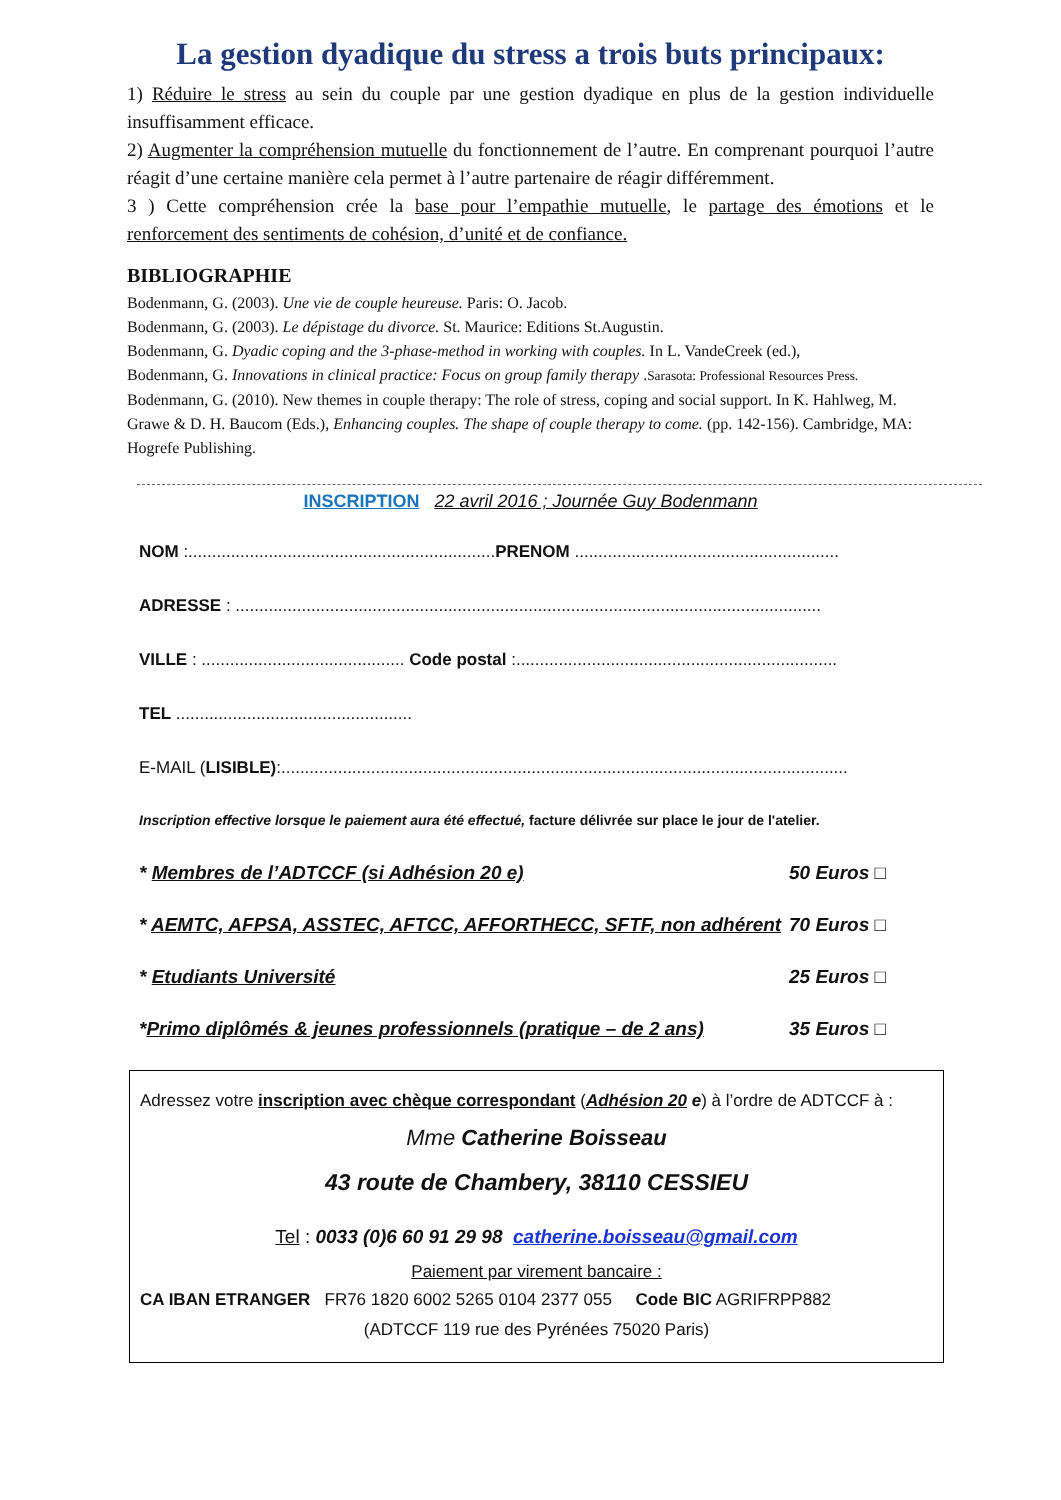La gestion dyadique du stress a trois buts principaux:
1) Réduire le stress au sein du couple par une gestion dyadique en plus de la gestion individuelle insuffisamment efficace.
2) Augmenter la compréhension mutuelle du fonctionnement de l’autre. En comprenant pourquoi l’autre réagit d’une certaine manière cela permet à l’autre partenaire de réagir différemment.
3 ) Cette compréhension crée la base pour l’empathie mutuelle, le partage des émotions et le renforcement des sentiments de cohésion, d’unité et de confiance.
BIBLIOGRAPHIE
Bodenmann, G. (2003). Une vie de couple heureuse. Paris: O. Jacob.
Bodenmann, G. (2003). Le dépistage du divorce. St. Maurice: Editions St.Augustin.
Bodenmann, G. Dyadic coping and the 3-phase-method in working with couples. In L. VandeCreek (ed.),
Bodenmann, G. Innovations in clinical practice: Focus on group family therapy .Sarasota: Professional Resources Press.
Bodenmann, G. (2010). New themes in couple therapy: The role of stress, coping and social support. In K. Hahlweg, M. Grawe & D. H. Baucom (Eds.), Enhancing couples. The shape of couple therapy to come. (pp. 142-156). Cambridge, MA: Hogrefe Publishing.
INSCRIPTION 22 avril 2016 ; Journée Guy Bodenmann
NOM :.................................................................PRENOM ........................................................
ADRESSE : ............................................................................................................................
VILLE : ........................................... Code postal :....................................................................
TEL ..................................................
E-MAIL (LISIBLE):........................................................................................................................
Inscription effective lorsque le paiement aura été effectué, facture délivrée sur place le jour de l'atelier.
* Membres de l’ADTCCF (si Adhésion 20 e) 50 Euros □
* AEMTC, AFPSA, ASSTEC, AFTCC, AFFORTHECC, SFTF, non adhérent 70 Euros □
* Etudiants Université 25 Euros □
*Primo diplômés & jeunes professionnels (pratique – de 2 ans) 35 Euros □
Adressez votre inscription avec chèque correspondant (Adhésion 20 e) à l’ordre de ADTCCF à :
Mme Catherine Boisseau
43 route de Chambery, 38110 CESSIEU
Tel : 0033 (0)6 60 91 29 98 catherine.boisseau@gmail.com
Paiement par virement bancaire :
CA IBAN ETRANGER FR76 1820 6002 5265 0104 2377 055 Code BIC AGRIFRPP882
(ADTCCF 119 rue des Pyrénées 75020 Paris)